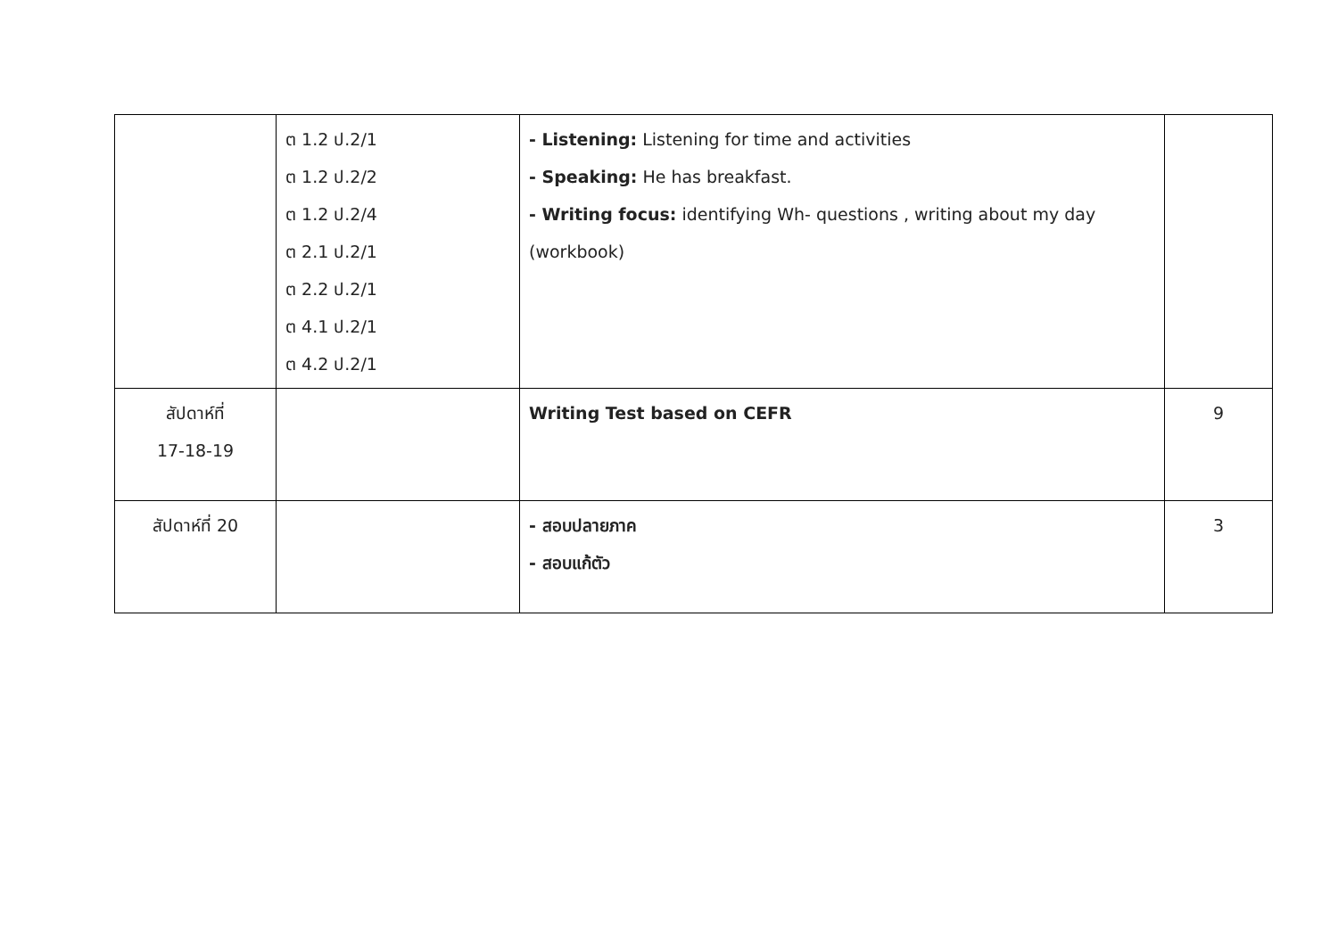| | ต 1.2 ป.2/1 ต 1.2 ป.2/2 ต 1.2 ป.2/4 ต 2.1 ป.2/1 ต 2.2 ป.2/1 ต 4.1 ป.2/1 ต 4.2 ป.2/1 | - Listening: Listening for time and activities - Speaking: He has breakfast. - Writing focus: identifying Wh- questions , writing about my day (workbook) | |
| สัปดาห์ที่ 17-18-19 | | Writing Test based on CEFR | 9 |
| สัปดาห์ที่ 20 | | - สอบปลายภาค - สอบแก้ตัว | 3 |